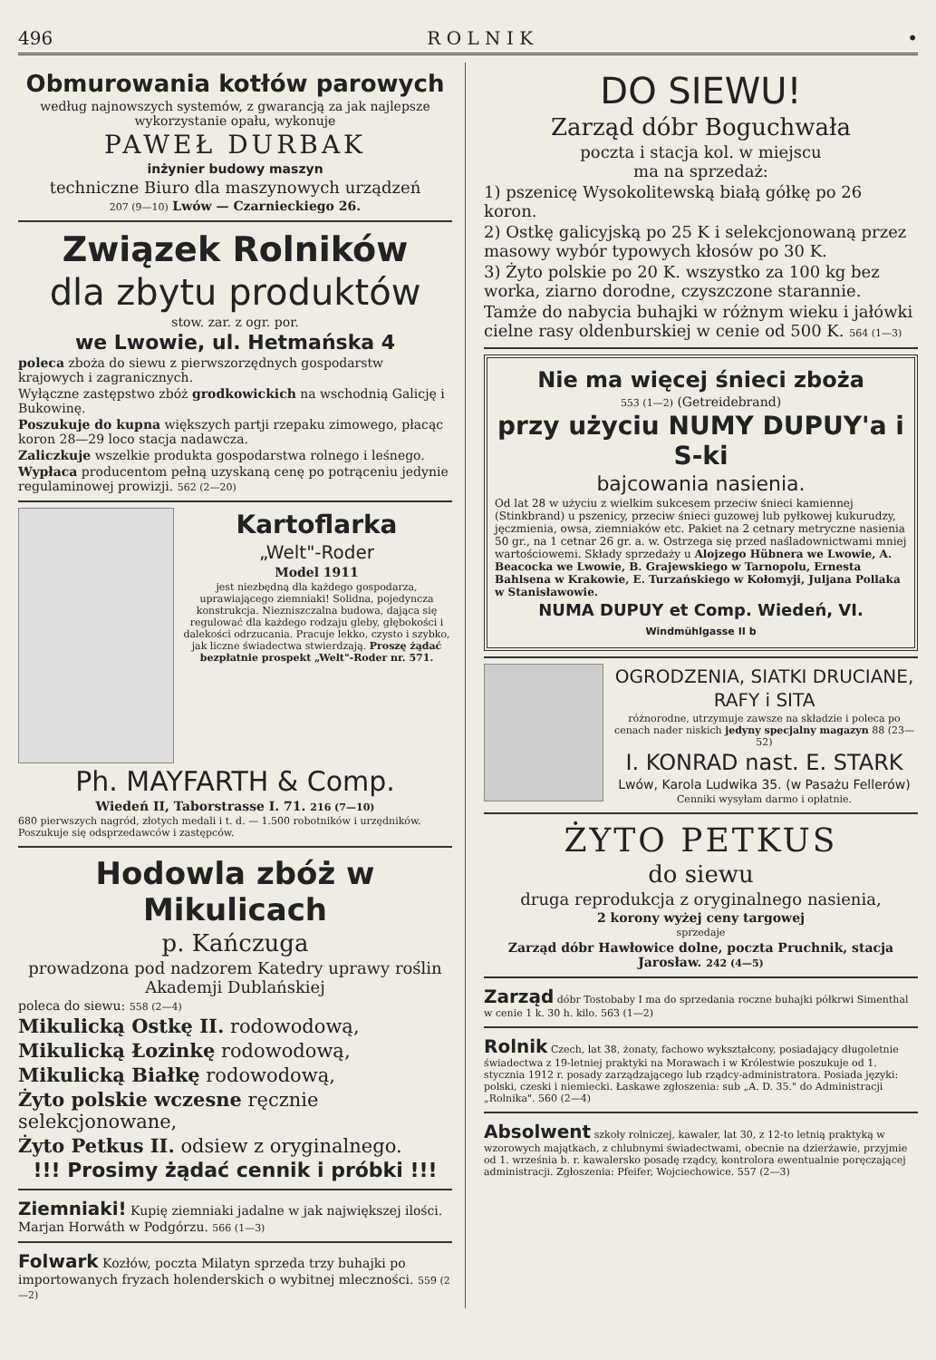496 R O L N I K •
Obmurowania kotłów parowych
według najnowszych systemów, z gwarancją za jak najlepsze wykorzystanie opału, wykonuje
PAWEŁ DURBAK
inżynier budowy maszyn
techniczne Biuro dla maszynowych urządzeń
207 (9—10) Lwów — Czarnieckiego 26.
Związek Rolników
dla zbytu produktów
stow. zar. z ogr. por.
we Lwowie, ul. Hetmańska 4
poleca zboża do siewu z pierwszorzędnych gospodarstw krajowych i zagranicznych.
Wyłączne zastępstwo zbóż grodkowickich na wschodnią Galicję i Bukowinę.
Poszukuje do kupna większych partji rzepaku zimowego, płacąc koron 28—29 loco stacja nadawcza.
Zaliczkuje wszelkie produkta gospodarstwa rolnego i leśnego.
Wypłaca producentom pełną uzyskaną cenę po potrąceniu jedynie regulaminowej prowizji. 562 (2—20)
Kartoflarka
„Welt"-Roder
Model 1911
jest niezbędną dla każdego gospodarza, uprawiającego ziemniaki! Solidna, pojedyncza konstrukcja. Niezniszczalna budowa, dająca się regulować dla każdego rodzaju gleby, głębokości i dalekości odrzucania. Pracuje lekko, czysto i szybko, jak liczne świadectwa stwierdzają. Proszę żądać bezpłatnie prospekt „Welt"-Roder nr. 571.
Ph. MAYFARTH & Comp.
Wiedeń II, Taborstrasse I. 71. 216 (7—10)
680 pierwszych nagród, złotych medali i t. d. — 1.500 robotników i urzędników. Poszukuje się odsprzedawców i zastępców.
Hodowla zbóż w Mikulicach
p. Kańczuga
prowadzona pod nadzorem Katedry uprawy roślin Akademji Dublańskiej
poleca do siewu: 558 (2—4)
Mikulicką Ostkę II. rodowodową,
Mikulicką Łozinkę rodowodową,
Mikulicką Białkę rodowodową,
Żyto polskie wczesne ręcznie selekcjonowane,
Żyto Petkus II. odsiew z oryginalnego.
!!! Prosimy żądać cennik i próbki !!!
Ziemniaki! Kupię ziemniaki jadalne w jak największej ilości. Marjan Horwáth w Podgórzu. 566 (1—3)
Folwark Kozłów, poczta Milatyn sprzeda trzy buhajki po importowanych fryzach holenderskich o wybitnej mleczności. 559 (2—2)
DO SIEWU!
Zarząd dóbr Boguchwała
poczta i stacja kol. w miejscu
ma na sprzedaż:
1) pszenicę Wysokolitewską białą gółkę po 26 koron.
2) Ostkę galicyjską po 25 K i selekcjonowaną przez masowy wybór typowych kłosów po 30 K.
3) Żyto polskie po 20 K. wszystko za 100 kg bez worka, ziarno dorodne, czyszczone starannie.
Tamże do nabycia buhajki w różnym wieku i jałówki cielne rasy oldenburskiej w cenie od 500 K. 564 (1—3)
Nie ma więcej śnieci zboża
553 (1—2) (Getreidebrand)
przy użyciu NUMY DUPUY'a i S-ki
bajcowania nasienia.
Od lat 28 w użyciu z wielkim sukcesem przeciw śnieci kamiennej (Stinkbrand) u pszenicy, przeciw śnieci guzowej lub pyłkowej kukurudzy, jęczmienia, owsa, ziemniaków etc. Pakiet na 2 cetnary metryczne nasienia 50 gr., na 1 cetnar 26 gr. a. w. Ostrzega się przed naśladownictwami mniej wartościowemi. Składy sprzedaży u Alojzego Hübnera we Lwowie, A. Beacocka we Lwowie, B. Grajewskiego w Tarnopolu, Ernesta Bahlsena w Krakowie, E. Turzańskiego w Kołomyji, Juljana Pollaka w Stanisławowie.
NUMA DUPUY et Comp. Wiedeń, VI. Windmühlgasse II b
OGRODZENIA, SIATKI DRUCIANE,
RAFY i SITA
różnorodne, utrzymuje zawsze na składzie i poleca po cenach nader niskich jedyny specjalny magazyn 88 (23—52)
I. KONRAD nast. E. STARK
Lwów, Karola Ludwika 35. (w Pasażu Fellerów)
Cenniki wysyłam darmo i opłatnie.
ŻYTO PETKUS
do siewu
druga reprodukcja z oryginalnego nasienia,
2 korony wyżej ceny targowej
sprzedaje
Zarząd dóbr Hawłowice dolne, poczta Pruchnik, stacja Jarosław. 242 (4—5)
Zarząd dóbr Tostobaby I ma do sprzedania roczne buhajki półkrwi Simenthal w cenie 1 k. 30 h. kilo. 563 (1—2)
Rolnik Czech, lat 38, żonaty, fachowo wykształcony, posiadający długoletnie świadectwa z 19-letniej praktyki na Morawach i w Królestwie poszukuje od 1. stycznia 1912 r. posady zarządzającego lub rządcy-administratora. Posiada języki: polski, czeski i niemiecki. Łaskawe zgłoszenia: sub „A. D. 35." do Administracji „Rolnika". 560 (2—4)
Absolwent szkoły rolniczej, kawaler, lat 30, z 12-to letnią praktyką w wzorowych majątkach, z chlubnymi świadectwami, obecnie na dzierżawie, przyjmie od 1. września b. r. kawalersko posadę rządcy, kontrolora ewentualnie poręczającej administracji. Zgłoszenia: Pfeifer, Wojciechowice. 557 (2—3)